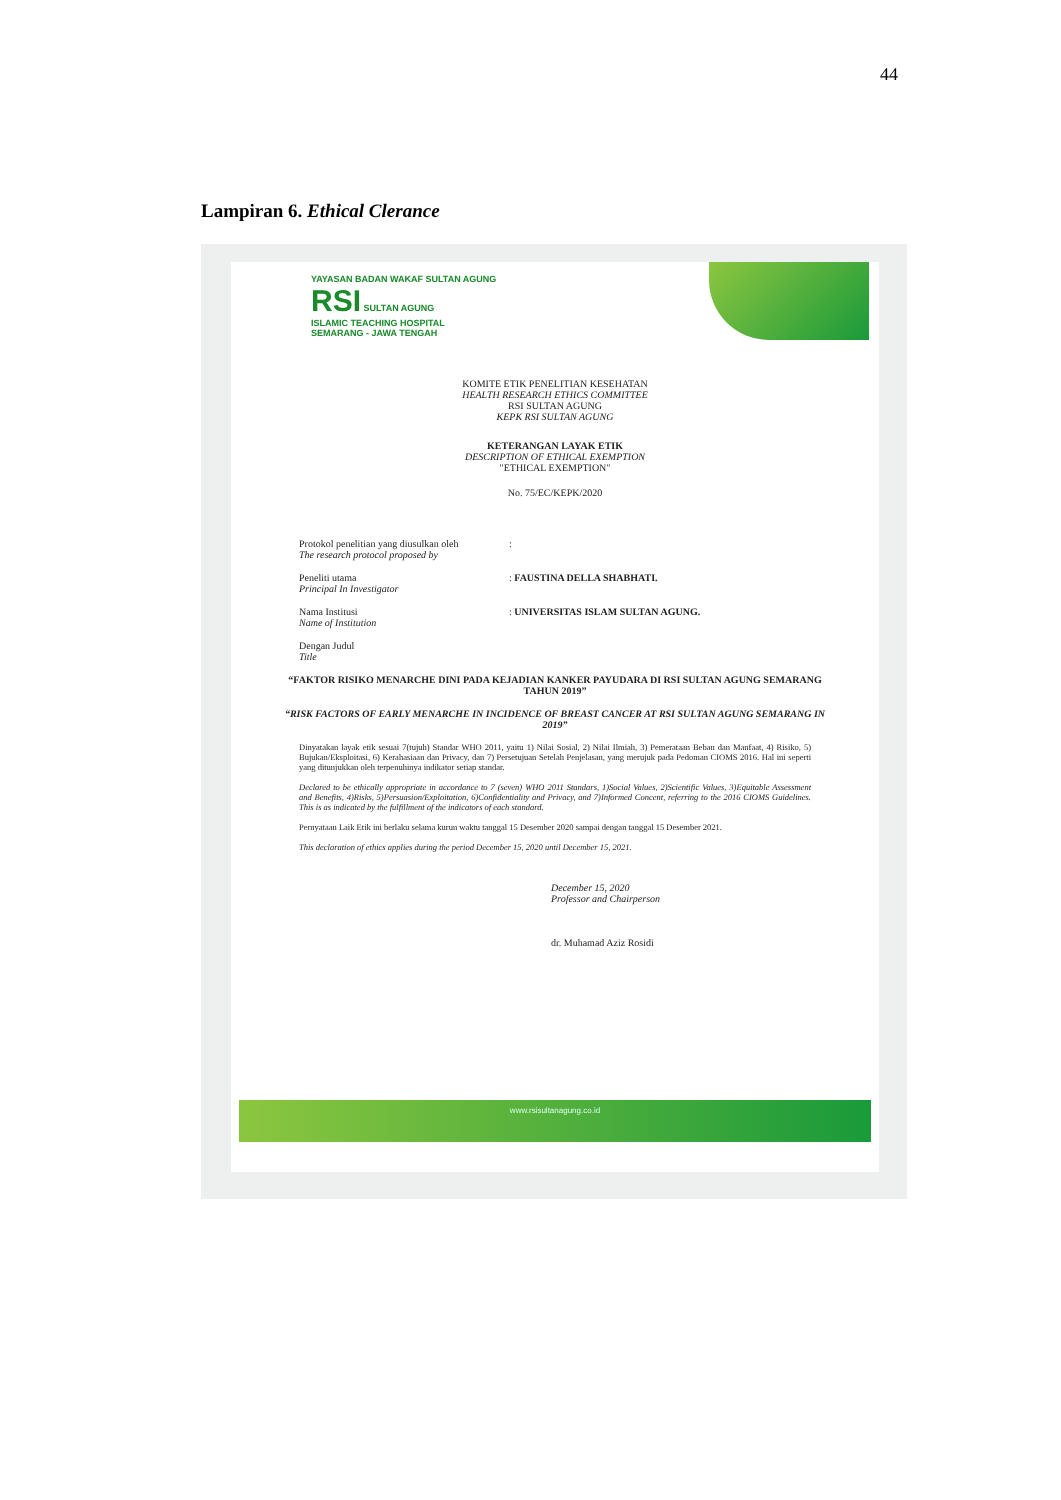44
Lampiran 6. Ethical Clerance
YAYASAN BADAN WAKAF SULTAN AGUNG
RSI SULTAN AGUNG
ISLAMIC TEACHING HOSPITAL
SEMARANG - JAWA TENGAH
KOMITE ETIK PENELITIAN KESEHATAN
HEALTH RESEARCH ETHICS COMMITTEE
RSI SULTAN AGUNG
KEPK RSI SULTAN AGUNG
KETERANGAN LAYAK ETIK
DESCRIPTION OF ETHICAL EXEMPTION
"ETHICAL EXEMPTION"
No. 75/EC/KEPK/2020
Protokol penelitian yang diusulkan oleh
The research protocol proposed by
:
Peneliti utama
Principal In Investigator
: FAUSTINA DELLA SHABHATI.
Nama Institusi
Name of Institution
: UNIVERSITAS ISLAM SULTAN AGUNG.
Dengan Judul
Title
“FAKTOR RISIKO MENARCHE DINI PADA KEJADIAN KANKER PAYUDARA DI RSI SULTAN AGUNG SEMARANG TAHUN 2019”
“RISK FACTORS OF EARLY MENARCHE IN INCIDENCE OF BREAST CANCER AT RSI SULTAN AGUNG SEMARANG IN 2019”
Dinyatakan layak etik sesuai 7(tujuh) Standar WHO 2011, yaitu 1) Nilai Sosial, 2) Nilai Ilmiah, 3) Pemerataan Beban dan Manfaat, 4) Risiko, 5) Bujukan/Eksploitasi, 6) Kerahasiaan dan Privacy, dan 7) Persetujuan Setelah Penjelasan, yang merujuk pada Pedoman CIOMS 2016. Hal ini seperti yang ditunjukkan oleh terpenuhinya indikator setiap standar.
Declared to be ethically appropriate in accordance to 7 (seven) WHO 2011 Standars, 1)Social Values, 2)Scientific Values, 3)Equitable Assessment and Benefits, 4)Risks, 5)Persuasion/Exploitation, 6)Confidentiality and Privacy, and 7)Informed Concent, referring to the 2016 CIOMS Guidelines. This is as indicated by the fulfillment of the indicators of each standard.
Pernyataan Laik Etik ini berlaku selama kurun waktu tanggal 15 Desember 2020 sampai dengan tanggal 15 Desember 2021.
This declaration of ethics applies during the period December 15, 2020 until December 15, 2021.
December 15, 2020
Professor and Chairperson
dr. Muhamad Aziz Rosidi
www.rsisultanagung.co.id